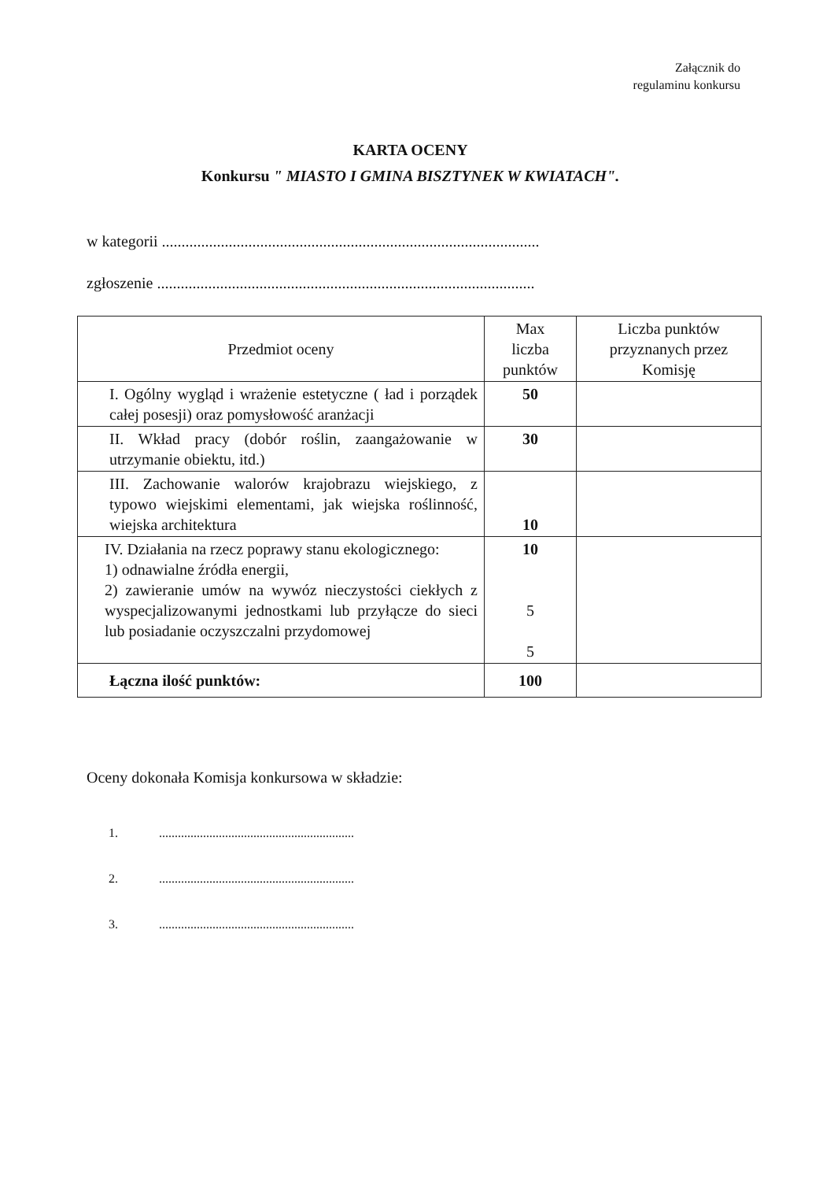Załącznik do
regulaminu konkursu
KARTA OCENY
Konkursu " MIASTO I GMINA BISZTYNEK W KWIATACH".
w kategorii ................................................................................................
zgłoszenie ................................................................................................
| Przedmiot oceny | Max liczba punktów | Liczba punktów przyznanych przez Komisję |
| --- | --- | --- |
| I. Ogólny wygląd i wrażenie estetyczne ( ład i porządek całej posesji) oraz pomysłowość aranżacji | 50 | |
| II. Wkład pracy (dobór roślin, zaangażowanie w utrzymanie obiektu, itd.) | 30 | |
| III. Zachowanie walorów krajobrazu wiejskiego, z typowo wiejskimi elementami, jak wiejska roślinność, wiejska architektura | 10 | |
| IV. Działania na rzecz poprawy stanu ekologicznego: 1) odnawialne źródła energii, 2) zawieranie umów na wywóz nieczystości ciekłych z wyspecjalizowanymi jednostkami lub przyłącze do sieci lub posiadanie oczyszczalni przydomowej | 10 5 5 | |
| Łączna ilość punktów: | 100 | |
Oceny dokonała Komisja konkursowa w składzie:
1. ..............................................................
2. ..............................................................
3. ..............................................................